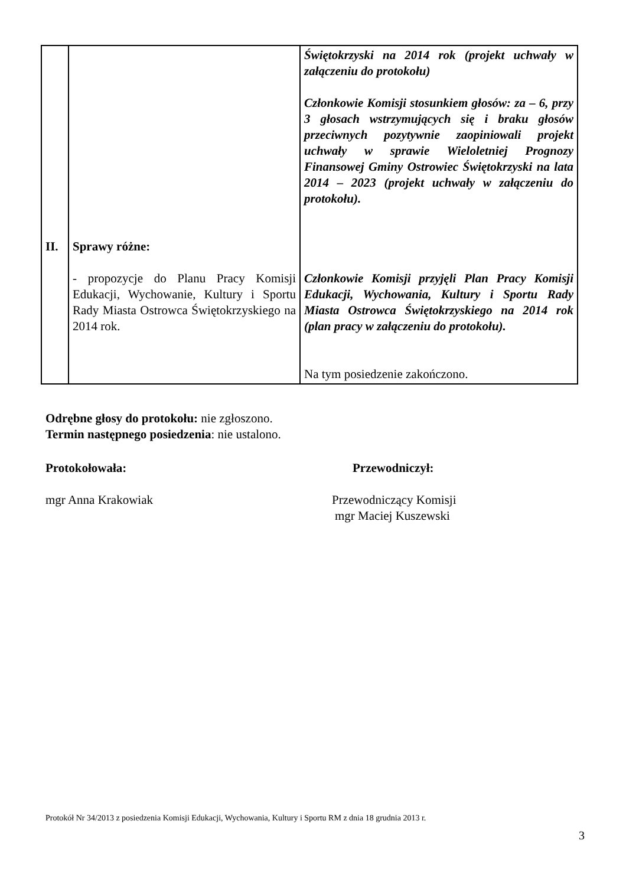| II. | Sprawy różne: - propozycje do Planu Pracy Komisji Edukacji, Wychowanie, Kultury i Sportu Rady Miasta Ostrowca Świętokrzyskiego na 2014 rok. | Świętokrzyski na 2014 rok (projekt uchwały w załączeniu do protokołu) Członkowie Komisji stosunkiem głosów: za – 6, przy 3 głosach wstrzymujących się i braku głosów przeciwnych pozytywnie zaopiniowali projekt uchwały w sprawie Wieloletniej Prognozy Finansowej Gminy Ostrowiec Świętokrzyski na lata 2014 – 2023 (projekt uchwały w załączeniu do protokołu). Członkowie Komisji przyjęli Plan Pracy Komisji Edukacji, Wychowania, Kultury i Sportu Rady Miasta Ostrowca Świętokrzyskiego na 2014 rok (plan pracy w załączeniu do protokołu). Na tym posiedzenie zakończono. |
Odrębne głosy do protokołu: nie zgłoszono.
Termin następnego posiedzenia: nie ustalono.
Protokołowała:
mgr Anna Krakowiak
Przewodniczył:
Przewodniczący Komisji
mgr Maciej Kuszewski
Protokół Nr 34/2013 z posiedzenia Komisji Edukacji, Wychowania, Kultury i Sportu RM z dnia 18 grudnia 2013 r.
3